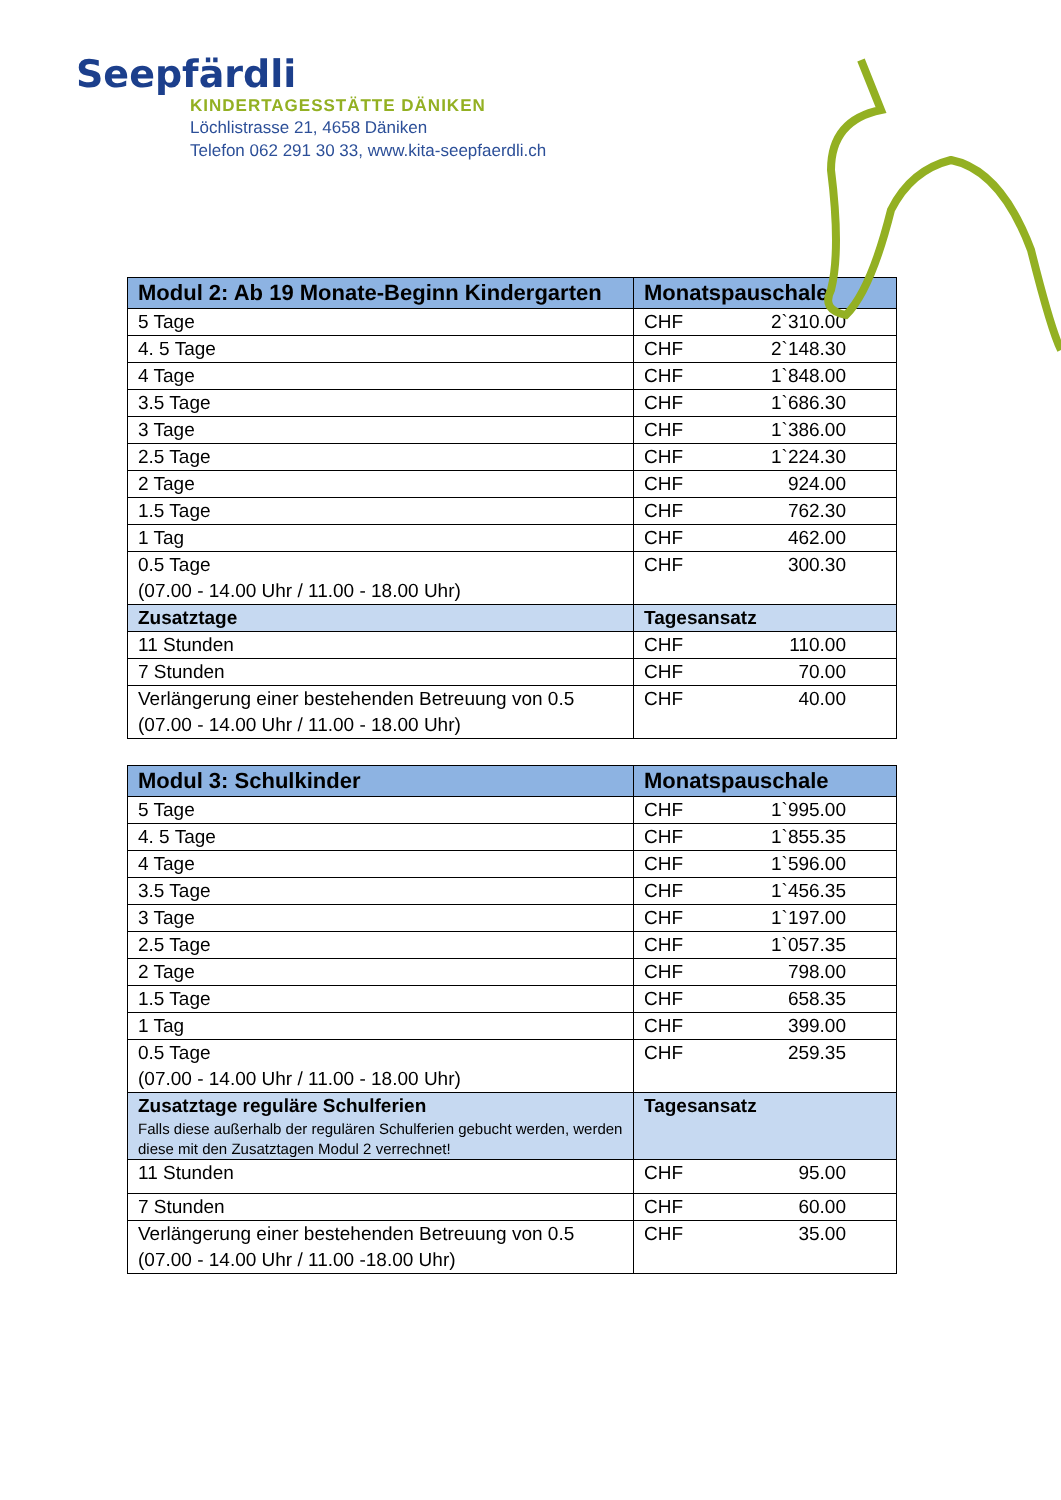Seepfärdli
KINDERTAGESSTÄTTE DÄNIKEN
Löchlistrasse 21, 4658 Däniken
Telefon 062 291 30 33, www.kita-seepfaerdli.ch
| Modul 2: Ab 19 Monate-Beginn Kindergarten | Monatspauschale |
| --- | --- |
| 5 Tage | CHF 2`310.00 |
| 4. 5 Tage | CHF 2`148.30 |
| 4 Tage | CHF 1`848.00 |
| 3.5 Tage | CHF 1`686.30 |
| 3 Tage | CHF 1`386.00 |
| 2.5 Tage | CHF 1`224.30 |
| 2 Tage | CHF 924.00 |
| 1.5 Tage | CHF 762.30 |
| 1 Tag | CHF 462.00 |
| 0.5 Tage (07.00 - 14.00 Uhr / 11.00 - 18.00 Uhr) | CHF 300.30 |
| Zusatztage | Tagesansatz |
| 11 Stunden | CHF 110.00 |
| 7 Stunden | CHF 70.00 |
| Verlängerung einer bestehenden Betreuung von 0.5 (07.00 - 14.00 Uhr / 11.00 - 18.00 Uhr) | CHF 40.00 |
| Modul 3: Schulkinder | Monatspauschale |
| --- | --- |
| 5 Tage | CHF 1`995.00 |
| 4. 5 Tage | CHF 1`855.35 |
| 4 Tage | CHF 1`596.00 |
| 3.5 Tage | CHF 1`456.35 |
| 3 Tage | CHF 1`197.00 |
| 2.5 Tage | CHF 1`057.35 |
| 2 Tage | CHF 798.00 |
| 1.5 Tage | CHF 658.35 |
| 1 Tag | CHF 399.00 |
| 0.5 Tage (07.00 - 14.00 Uhr / 11.00 - 18.00 Uhr) | CHF 259.35 |
| Zusatztage reguläre Schulferien Falls diese außerhalb der regulären Schulferien gebucht werden, werden diese mit den Zusatztagen Modul 2 verrechnet! | Tagesansatz |
| 11 Stunden | CHF 95.00 |
| 7 Stunden | CHF 60.00 |
| Verlängerung einer bestehenden Betreuung von 0.5 (07.00 - 14.00 Uhr / 11.00 -18.00 Uhr) | CHF 35.00 |